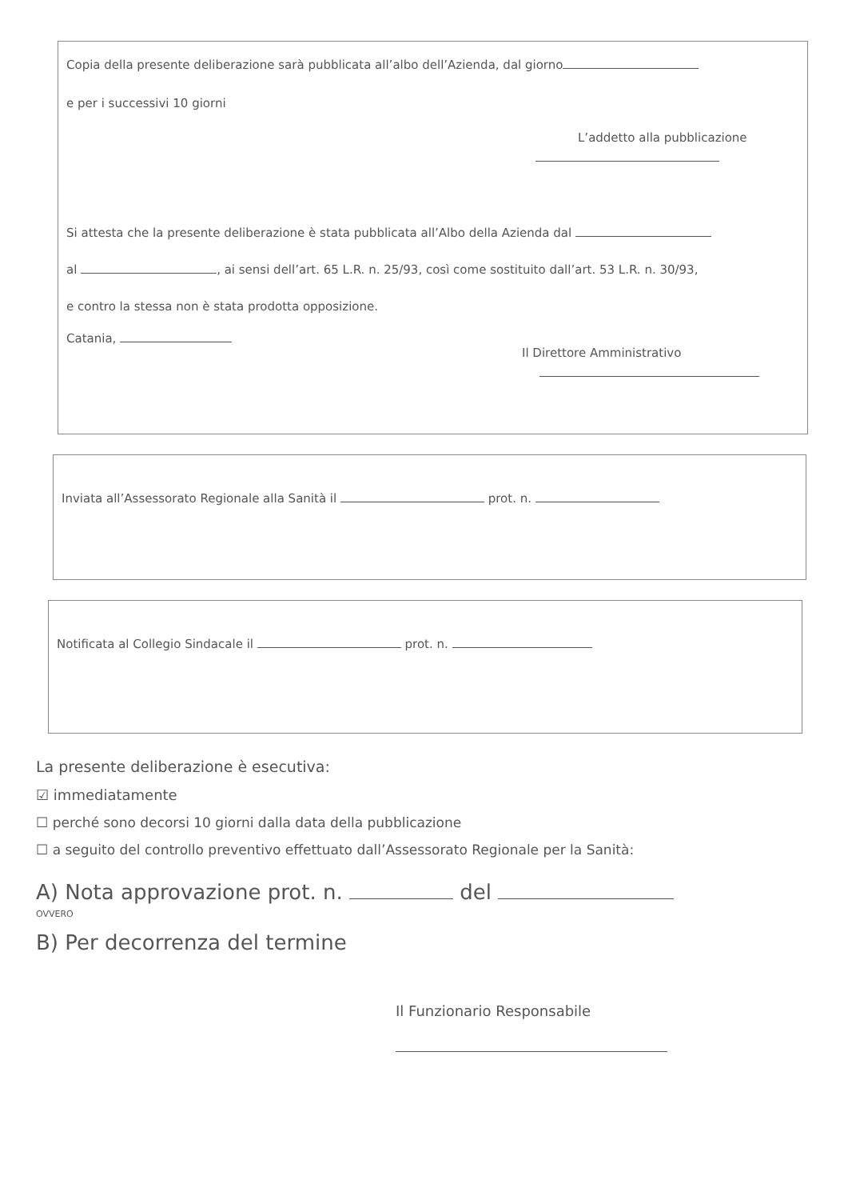Copia della presente deliberazione sarà pubblicata all’albo dell’Azienda, dal giorno
e per i successivi 10 giorni
L’addetto alla pubblicazione
Si attesta che la presente deliberazione è stata pubblicata all’Albo della Azienda dal
al , ai sensi dell’art. 65 L.R. n. 25/93, così come sostituito dall’art. 53 L.R. n. 30/93,
e contro la stessa non è stata prodotta opposizione.
Catania,
Il Direttore Amministrativo
Inviata all’Assessorato Regionale alla Sanità il prot. n.
Notificata al Collegio Sindacale il prot. n.
La presente deliberazione è esecutiva:
☑ immediatamente
☐ perché sono decorsi 10 giorni dalla data della pubblicazione
☐ a seguito del controllo preventivo effettuato dall’Assessorato Regionale per la Sanità:
A) Nota approvazione prot. n. del
OVVERO
B) Per decorrenza del termine
Il Funzionario Responsabile